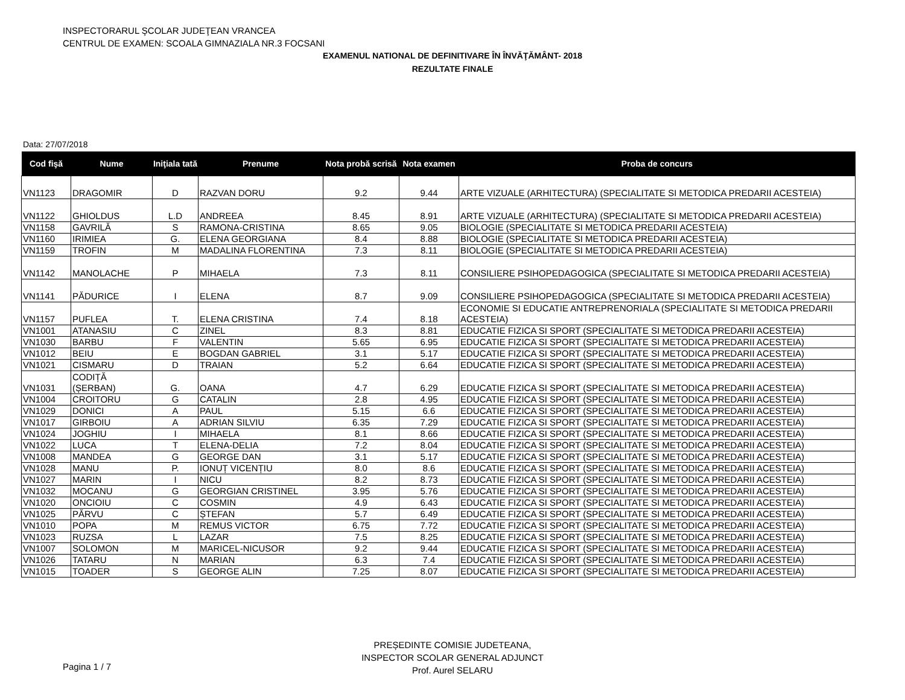INSPECTORARUL ŞCOLAR JUDEŢEAN VRANCEA
CENTRUL DE EXAMEN: SCOALA GIMNAZIALA NR.3 FOCSANI
EXAMENUL NATIONAL DE DEFINITIVARE ÎN ÎNVĂŢĂMÂNT- 2018
REZULTATE FINALE
Data: 27/07/2018
| Cod fişă | Nume | Iniţiala tată | Prenume | Nota probă scrisă | Nota examen | Proba de concurs |
| --- | --- | --- | --- | --- | --- | --- |
| VN1123 | DRAGOMIR | D | RAZVAN DORU | 9.2 | 9.44 | ARTE VIZUALE (ARHITECTURA) (SPECIALITATE SI METODICA PREDARII ACESTEIA) |
| VN1122 | GHIOLDUS | L.D | ANDREEA | 8.45 | 8.91 | ARTE VIZUALE (ARHITECTURA) (SPECIALITATE SI METODICA PREDARII ACESTEIA) |
| VN1158 | GAVRILĂ | S | RAMONA-CRISTINA | 8.65 | 9.05 | BIOLOGIE (SPECIALITATE SI METODICA PREDARII ACESTEIA) |
| VN1160 | IRIMIEA | G. | ELENA GEORGIANA | 8.4 | 8.88 | BIOLOGIE (SPECIALITATE SI METODICA PREDARII ACESTEIA) |
| VN1159 | TROFIN | M | MADALINA FLORENTINA | 7.3 | 8.11 | BIOLOGIE (SPECIALITATE SI METODICA PREDARII ACESTEIA) |
| VN1142 | MANOLACHE | P | MIHAELA | 7.3 | 8.11 | CONSILIERE PSIHOPEDAGOGICA (SPECIALITATE SI METODICA PREDARII ACESTEIA) |
| VN1141 | PĂDURICE | I | ELENA | 8.7 | 9.09 | CONSILIERE PSIHOPEDAGOGICA (SPECIALITATE SI METODICA PREDARII ACESTEIA) |
| VN1157 | PUFLEA | T. | ELENA CRISTINA | 7.4 | 8.18 | ECONOMIE SI EDUCATIE ANTREPRENORIALA (SPECIALITATE SI METODICA PREDARII ACESTEIA) |
| VN1001 | ATANASIU | C | ZINEL | 8.3 | 8.81 | EDUCATIE FIZICA SI SPORT (SPECIALITATE SI METODICA PREDARII ACESTEIA) |
| VN1030 | BARBU | F | VALENTIN | 5.65 | 6.95 | EDUCATIE FIZICA SI SPORT (SPECIALITATE SI METODICA PREDARII ACESTEIA) |
| VN1012 | BEIU | E | BOGDAN GABRIEL | 3.1 | 5.17 | EDUCATIE FIZICA SI SPORT (SPECIALITATE SI METODICA PREDARII ACESTEIA) |
| VN1021 | CISMARU | D | TRAIAN | 5.2 | 6.64 | EDUCATIE FIZICA SI SPORT (SPECIALITATE SI METODICA PREDARII ACESTEIA) |
| VN1031 | CODIȚĂ (ȘERBAN) | G. | OANA | 4.7 | 6.29 | EDUCATIE FIZICA SI SPORT (SPECIALITATE SI METODICA PREDARII ACESTEIA) |
| VN1004 | CROITORU | G | CATALIN | 2.8 | 4.95 | EDUCATIE FIZICA SI SPORT (SPECIALITATE SI METODICA PREDARII ACESTEIA) |
| VN1029 | DONICI | A | PAUL | 5.15 | 6.6 | EDUCATIE FIZICA SI SPORT (SPECIALITATE SI METODICA PREDARII ACESTEIA) |
| VN1017 | GIRBOIU | A | ADRIAN SILVIU | 6.35 | 7.29 | EDUCATIE FIZICA SI SPORT (SPECIALITATE SI METODICA PREDARII ACESTEIA) |
| VN1024 | JOGHIU | I | MIHAELA | 8.1 | 8.66 | EDUCATIE FIZICA SI SPORT (SPECIALITATE SI METODICA PREDARII ACESTEIA) |
| VN1022 | LUCA | T | ELENA-DELIA | 7.2 | 8.04 | EDUCATIE FIZICA SI SPORT (SPECIALITATE SI METODICA PREDARII ACESTEIA) |
| VN1008 | MANDEA | G | GEORGE DAN | 3.1 | 5.17 | EDUCATIE FIZICA SI SPORT (SPECIALITATE SI METODICA PREDARII ACESTEIA) |
| VN1028 | MANU | P. | IONUȚ VICENȚIU | 8.0 | 8.6 | EDUCATIE FIZICA SI SPORT (SPECIALITATE SI METODICA PREDARII ACESTEIA) |
| VN1027 | MARIN | I | NICU | 8.2 | 8.73 | EDUCATIE FIZICA SI SPORT (SPECIALITATE SI METODICA PREDARII ACESTEIA) |
| VN1032 | MOCANU | G | GEORGIAN CRISTINEL | 3.95 | 5.76 | EDUCATIE FIZICA SI SPORT (SPECIALITATE SI METODICA PREDARII ACESTEIA) |
| VN1020 | ONCIOIU | C | COSMIN | 4.9 | 6.43 | EDUCATIE FIZICA SI SPORT (SPECIALITATE SI METODICA PREDARII ACESTEIA) |
| VN1025 | PĂRVU | C | ȘTEFAN | 5.7 | 6.49 | EDUCATIE FIZICA SI SPORT (SPECIALITATE SI METODICA PREDARII ACESTEIA) |
| VN1010 | POPA | M | REMUS VICTOR | 6.75 | 7.72 | EDUCATIE FIZICA SI SPORT (SPECIALITATE SI METODICA PREDARII ACESTEIA) |
| VN1023 | RUZSA | L | LAZAR | 7.5 | 8.25 | EDUCATIE FIZICA SI SPORT (SPECIALITATE SI METODICA PREDARII ACESTEIA) |
| VN1007 | SOLOMON | M | MARICEL-NICUSOR | 9.2 | 9.44 | EDUCATIE FIZICA SI SPORT (SPECIALITATE SI METODICA PREDARII ACESTEIA) |
| VN1026 | TATARU | N | MARIAN | 6.3 | 7.4 | EDUCATIE FIZICA SI SPORT (SPECIALITATE SI METODICA PREDARII ACESTEIA) |
| VN1015 | TOADER | S | GEORGE ALIN | 7.25 | 8.07 | EDUCATIE FIZICA SI SPORT (SPECIALITATE SI METODICA PREDARII ACESTEIA) |
PREȘEDINTE COMISIE JUDETEANA,
INSPECTOR SCOLAR GENERAL ADJUNCT
Prof. Aurel SELARU
Pagina 1 / 7